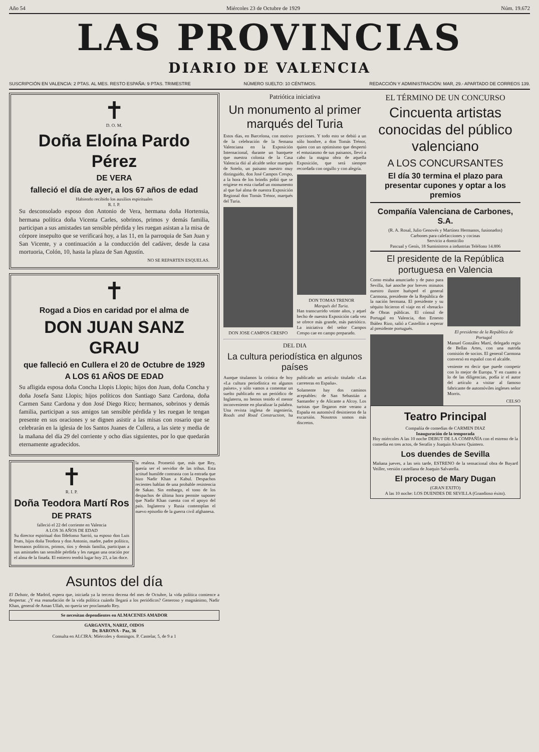Año 54 Miércoles 23 de Octubre de 1929 Núm. 19.672
LAS PROVINCIAS
DIARIO DE VALENCIA
SUSCRIPCIÓN EN VALENCIA: 2 PTAS. AL MES. RESTO ESPAÑA: 9 PTAS. TRIMESTRE NÚMERO SUELTO: 10 CÉNTIMOS. REDACCIÓN Y ADMINISTRACIÓN: MAR, 29.- APARTADO DE CORREOS 139.
✝
D. O. M.
Doña Eloína Pardo Pérez
DE VERA
falleció el día de ayer, a los 67 años de edad
Habiendo recibido los auxilios espirituales
R. I. P.
Su desconsolado esposo don Antonio de Vera, hermana doña Hortensia, hermana política doña Vicenta Carles, sobrinos, primos y demás familia, participan a sus amistades tan sensible pérdida y les ruegan asistan a la misa de córpore insepulto que se verificará hoy, a las 11, en la parroquia de San Juan y San Vicente, y a continuación a la conducción del cadáver, desde la casa mortuoria, Colón, 10, hasta la plaza de San Agustín.
NO SE REPARTEN ESQUELAS.
✝
Rogad a Dios en caridad por el alma de
DON JUAN SANZ GRAU
que falleció en Cullera el 20 de Octubre de 1929
A LOS 61 AÑOS DE EDAD
Su afligida esposa doña Concha Llopis Llopis; hijos don Juan, doña Concha y doña Josefa Sanz Llopis; hijos políticos don Santiago Sanz Cardona, doña Carmen Sanz Cardona y don José Diego Rico; hermanos, sobrinos y demás familia, participan a sus amigos tan sensible pérdida y les ruegan le tengan presente en sus oraciones y se dignen asistir a las misas con rosario que se celebrarán en la iglesia de los Santos Juanes de Cullera, a las siete y media de la mañana del día 29 del corriente y ocho días siguientes, por lo que quedarán eternamente agradecidos.
✝
R. I. P.
Doña Teodora Martí Ros
DE PRATS
falleció el 22 del corriente en Valencia
A LOS 36 AÑOS DE EDAD
Su director espiritual don Ildefonso Sarrió, su esposo don Luis Prats, hijos doña Teodora y don Antonio, madre, padre político, hermanos políticos, primos, tíos y demás familia, participan a sus amistades tan sensible pérdida y les ruegan una oración por el alma de la finada. El entierro tendrá lugar hoy 23, a las doce.
la realeza. Prometió que, más que Rey, quería ser el servidor de las tribus. Esta actitud humilde contrasta con la entrada que hizo Nadir Khan a Kabul. Despachos recientes hablan de una probable resistencia de Sakao. Sin embargo, el tono de los despachos de última hora permite suponer que Nadir Khan cuenta con el apoyo del país. Inglaterra y Rusia contemplan el nuevo episodio de la guerra civil afghanesa.
Asuntos del día
El Debate, de Madrid, espera que, iniciada ya la tercera decena del mes de Octubre, la vida política comience a despertar. ¿Y esa reanudación de la vida política cuándo llegará a los periódicos? Generoso y magnánimo, Nadir Khan, general de Aman Ullah, no quería ser proclamado Rey.
Se necesitan dependientes en ALMACENES AMADOR
GARGANTA, NARIZ, OIDOS
Dr. BARONA - Paz, 36
Consulta en ALCIRA: Miércoles y domingos. P. Castelar, 5, de 9 a 1
Patriótica iniciativa
Un monumento al primer marqués del Turia
Estos días, en Barcelona, con motivo de la celebración de la Semana Valenciana en la Exposición Internacional, durante un banquete que nuestra colonia de la Casa Valencia dió al alcalde señor marqués de Sotelo, un paisano nuestro muy distinguido, don José Campos Crespo, a la hora de los brindis pidió que se erigiese en esta ciudad un monumento al que fué alma de nuestra Exposición Regional don Tomás Trénor, marqués del Turia.
DON JOSE CAMPOS CRESPO
porciones. Y todo esto se debió a un sólo hombre, a don Tomás Trénor, quien con un optimismo que despertó el entusiasmo de sus paisanos, llevó a cabo la magna obra de aquella Exposición, que será siempre recordada con orgullo y con alegría.
DON TOMAS TRENOR
Marqués del Turia.
Han transcurrido veinte años, y aquel hecho de nuestra Exposición cada vez se ofrece más grande, más patriótico. La iniciativa del señor Campos Crespo cae en campo preparado.
DEL DIA
La cultura periodística en algunos países
Aunque titulamos la crónica de hoy «La cultura periodística en algunos países», y sólo vamos a comentar un suelto publicado en un periódico de Inglaterra, no hemos tenido el menor inconveniente en pluralizar la palabra. Una revista inglesa de ingeniería, Roads and Road Construction, ha publicado un artículo titulado «Las carreteras en España».
Solamente hay dos caminos aceptables: de San Sebastián a Santander y de Alicante a Alcoy. Los turistas que llegaron este verano a España en automóvil desistieron de la excursión. Nosotros somos más discretos.
EL TÉRMINO DE UN CONCURSO
Cincuenta artistas conocidas del público valenciano
A LOS CONCURSANTES
El día 30 termina el plazo para presentar cupones y optar a los premios
Compañía Valenciana de Carbones, S.A.
(R. A. Rosal, Julio Genovés y Martínez Hermanos, fusionados)
Carbones para calefacciones y cocinas
Servicio a domicilio
Pascual y Genís, 18 Suministros a industrias Teléfono 14.806
El presidente de la República portuguesa en Valencia
Como estaba anunciado y de paso para Sevilla, fué anoche por breves minutos nuestro ilustre huésped el general Carmona, presidente de la República de la nación hermana. El presidente y su séquito hicieron el viaje en el «breack» de Obras públicas. El cónsul de Portugal en Valencia, don Ernesto Ibáñez Rizo, salió a Castellón a esperar al presidente portugués.
El presidente de la República de Portugal
Manuel González Martí, delegado regio de Bellas Artes, con una nutrida comisión de socios. El general Carmona conversó en español con el alcalde.
veniente en decir que puede competir con lo mejor de Europa. Y en cuanto a lo de las diligencias, podía ir el autor del artículo a visitar al famoso fabricante de automóviles ingleses señor Morris.
CELSO
Teatro Principal
Compañía de comedias de CARMEN DIAZ
Inauguración de la temporada
Hoy miércoles A las 10 noche DEBUT DE LA COMPAÑÍA con el estreno de la comedia en tres actos, de Serafín y Joaquín Alvarez Quintero.
Los duendes de Sevilla
Mañana jueves, a las seis tarde, ESTRENO de la sensacional obra de Bayard Veiller, versión castellana de Joaquín Salvatella.
El proceso de Mary Dugan
(GRAN EXITO)
A las 10 noche: LOS DUENDES DE SEVILLA (Grandioso éxito).